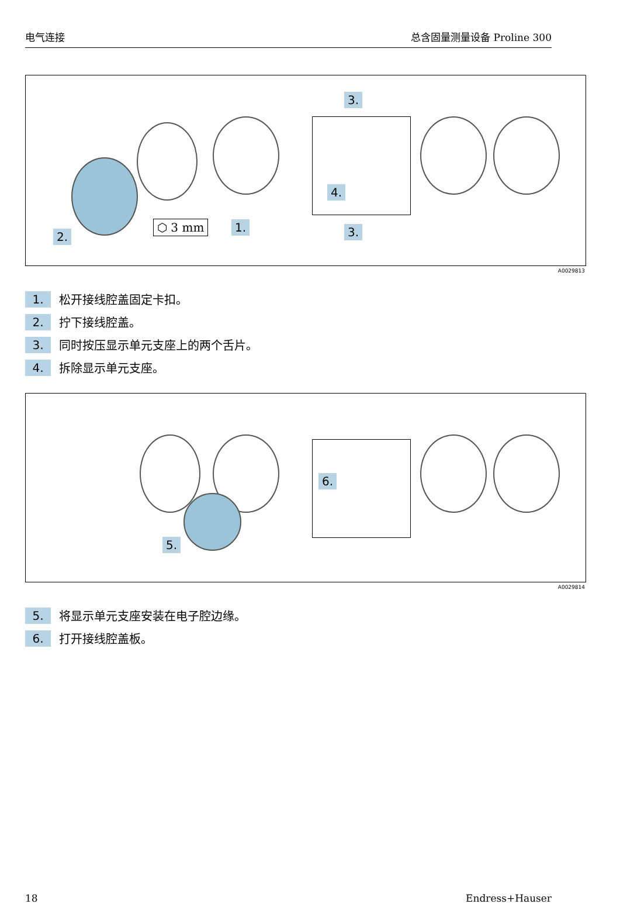电气连接 总含固量测量设备 Proline 300
⬡ 3 mm 1.
2.
3.
3.
4.
A0029813
1. 松开接线腔盖固定卡扣。
2. 拧下接线腔盖。
3. 同时按压显示单元支座上的两个舌片。
4. 拆除显示单元支座。
5.
6.
A0029814
5. 将显示单元支座安装在电子腔边缘。
6. 打开接线腔盖板。
18 Endress+Hauser